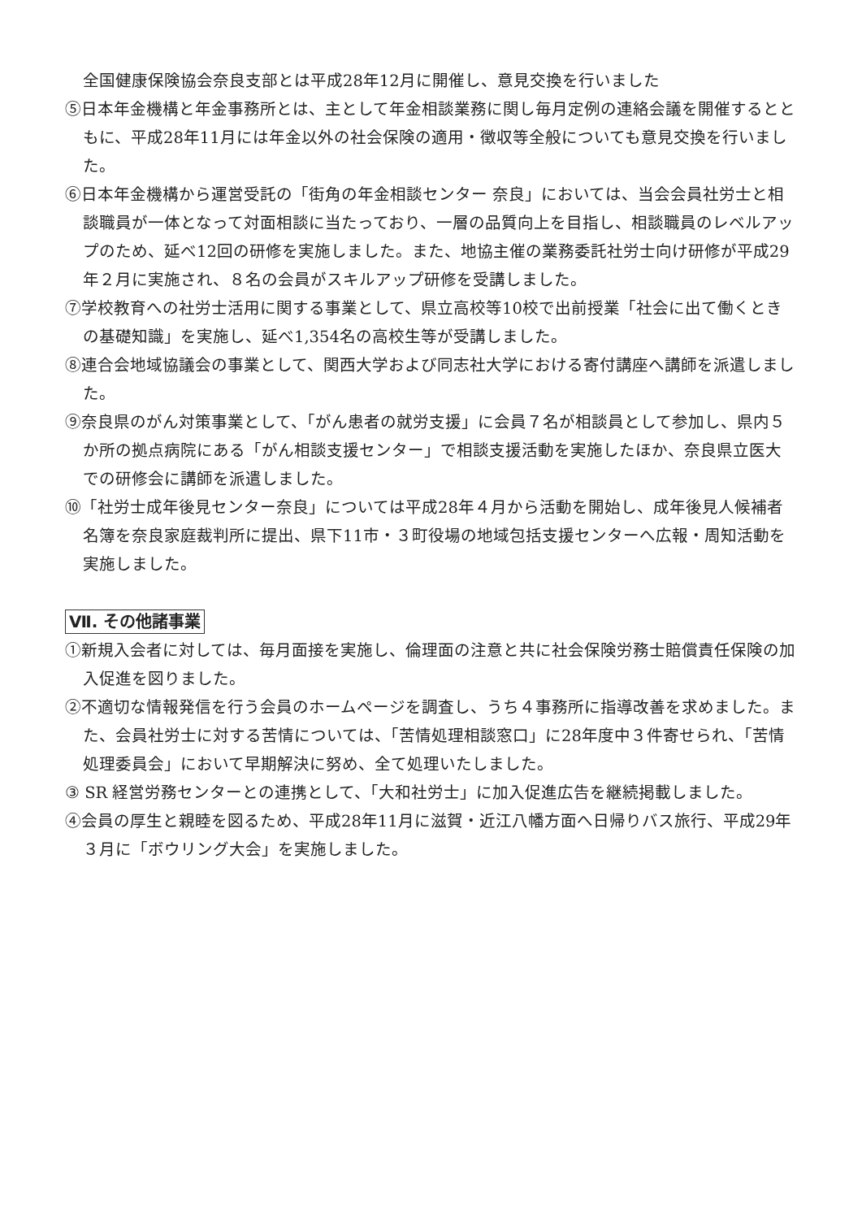全国健康保険協会奈良支部とは平成28年12月に開催し、意見交換を行いました
⑤日本年金機構と年金事務所とは、主として年金相談業務に関し毎月定例の連絡会議を開催するとともに、平成28年11月には年金以外の社会保険の適用・徴収等全般についても意見交換を行いました。
⑥日本年金機構から運営受託の「街角の年金相談センター 奈良」においては、当会会員社労士と相談職員が一体となって対面相談に当たっており、一層の品質向上を目指し、相談職員のレベルアップのため、延べ12回の研修を実施しました。また、地協主催の業務委託社労士向け研修が平成29年２月に実施され、８名の会員がスキルアップ研修を受講しました。
⑦学校教育への社労士活用に関する事業として、県立高校等10校で出前授業「社会に出て働くときの基礎知識」を実施し、延べ1,354名の高校生等が受講しました。
⑧連合会地域協議会の事業として、関西大学および同志社大学における寄付講座へ講師を派遣しました。
⑨奈良県のがん対策事業として、「がん患者の就労支援」に会員７名が相談員として参加し、県内５か所の拠点病院にある「がん相談支援センター」で相談支援活動を実施したほか、奈良県立医大での研修会に講師を派遣しました。
⑩「社労士成年後見センター奈良」については平成28年４月から活動を開始し、成年後見人候補者名簿を奈良家庭裁判所に提出、県下11市・３町役場の地域包括支援センターへ広報・周知活動を実施しました。
Ⅶ. その他諸事業
①新規入会者に対しては、毎月面接を実施し、倫理面の注意と共に社会保険労務士賠償責任保険の加入促進を図りました。
②不適切な情報発信を行う会員のホームページを調査し、うち４事務所に指導改善を求めました。また、会員社労士に対する苦情については、「苦情処理相談窓口」に28年度中３件寄せられ、「苦情処理委員会」において早期解決に努め、全て処理いたしました。
③ SR 経営労務センターとの連携として、「大和社労士」に加入促進広告を継続掲載しました。
④会員の厚生と親睦を図るため、平成28年11月に滋賀・近江八幡方面へ日帰りバス旅行、平成29年３月に「ボウリング大会」を実施しました。